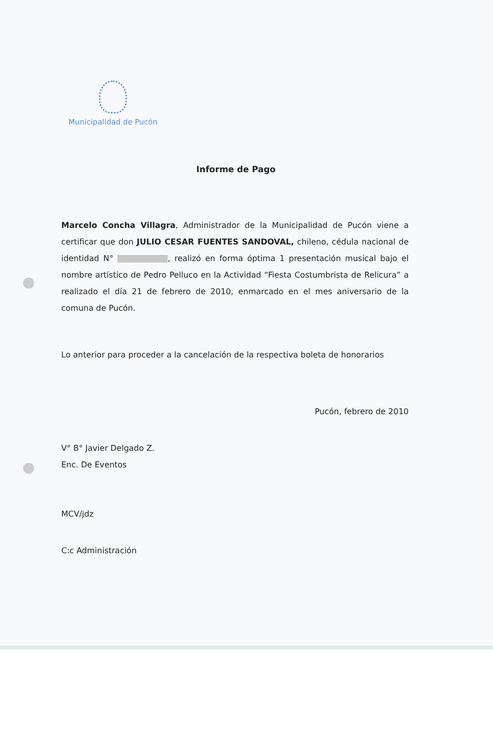Municipalidad de Pucón
Informe de Pago
Marcelo Concha Villagra, Administrador de la Municipalidad de Pucón viene a certificar que don JULIO CESAR FUENTES SANDOVAL, chileno, cédula nacional de identidad N° , realizó en forma óptima 1 presentación musical bajo el nombre artístico de Pedro Pelluco en la Actividad “Fiesta Costumbrista de Relicura” a realizado el día 21 de febrero de 2010, enmarcado en el mes aniversario de la comuna de Pucón.
Lo anterior para proceder a la cancelación de la respectiva boleta de honorarios
Pucón, febrero de 2010
V° B° Javier Delgado Z.
Enc. De Eventos
MCV/jdz
C:c Administración